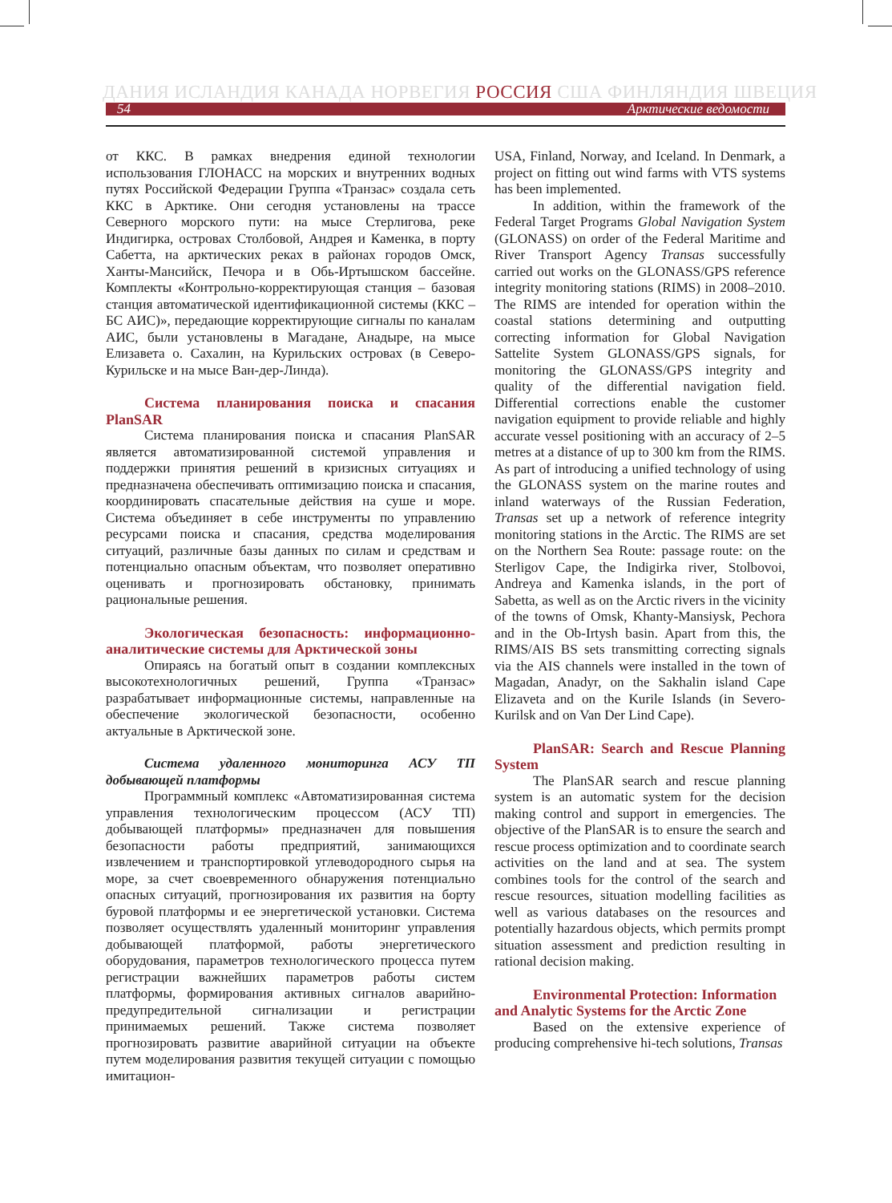ДАНИЯ ИСЛАНДИЯ КАНАДА НОРВЕГИЯ РОССИЯ США ФИНЛЯНДИЯ ШВЕЦИЯ
54 Арктические ведомости
от ККС. В рамках внедрения единой технологии использования ГЛОНАСС на морских и внутренних водных путях Российской Федерации Группа «Транзас» создала сеть ККС в Арктике. Они сегодня установлены на трассе Северного морского пути: на мысе Стерлигова, реке Индигирка, островах Столбовой, Андрея и Каменка, в порту Сабетта, на арктических реках в районах городов Омск, Ханты-Мансийск, Печора и в Обь-Иртышском бассейне. Комплекты «Контрольно-корректирующая станция – базовая станция автоматической идентификационной системы (ККС – БС АИС)», передающие корректирующие сигналы по каналам АИС, были установлены в Магадане, Анадыре, на мысе Елизавета о. Сахалин, на Курильских островах (в Северо-Курильске и на мысе Ван-дер-Линда).
Система планирования поиска и спасания PlanSAR
Система планирования поиска и спасания PlanSAR является автоматизированной системой управления и поддержки принятия решений в кризисных ситуациях и предназначена обеспечивать оптимизацию поиска и спасания, координировать спасательные действия на суше и море. Система объединяет в себе инструменты по управлению ресурсами поиска и спасания, средства моделирования ситуаций, различные базы данных по силам и средствам и потенциально опасным объектам, что позволяет оперативно оценивать и прогнозировать обстановку, принимать рациональные решения.
Экологическая безопасность: информационно-аналитические системы для Арктической зоны
Опираясь на богатый опыт в создании комплексных высокотехнологичных решений, Группа «Транзас» разрабатывает информационные системы, направленные на обеспечение экологической безопасности, особенно актуальные в Арктической зоне.
Система удаленного мониторинга АСУ ТП добывающей платформы
Программный комплекс «Автоматизированная система управления технологическим процессом (АСУ ТП) добывающей платформы» предназначен для повышения безопасности работы предприятий, занимающихся извлечением и транспортировкой углеводородного сырья на море, за счет своевременного обнаружения потенциально опасных ситуаций, прогнозирования их развития на борту буровой платформы и ее энергетической установки. Система позволяет осуществлять удаленный мониторинг управления добывающей платформой, работы энергетического оборудования, параметров технологического процесса путем регистрации важнейших параметров работы систем платформы, формирования активных сигналов аварийно-предупредительной сигнализации и регистрации принимаемых решений. Также система позволяет прогнозировать развитие аварийной ситуации на объекте путем моделирования развития текущей ситуации с помощью имитацион-
USA, Finland, Norway, and Iceland. In Denmark, a project on fitting out wind farms with VTS systems has been implemented.
In addition, within the framework of the Federal Target Programs Global Navigation System (GLONASS) on order of the Federal Maritime and River Transport Agency Transas successfully carried out works on the GLONASS/GPS reference integrity monitoring stations (RIMS) in 2008–2010. The RIMS are intended for operation within the coastal stations determining and outputting correcting information for Global Navigation Sattelite System GLONASS/GPS signals, for monitoring the GLONASS/GPS integrity and quality of the differential navigation field. Differential corrections enable the customer navigation equipment to provide reliable and highly accurate vessel positioning with an accuracy of 2–5 metres at a distance of up to 300 km from the RIMS. As part of introducing a unified technology of using the GLONASS system on the marine routes and inland waterways of the Russian Federation, Transas set up a network of reference integrity monitoring stations in the Arctic. The RIMS are set on the Northern Sea Route: passage route: on the Sterligov Cape, the Indigirka river, Stolbovoi, Andreya and Kamenka islands, in the port of Sabetta, as well as on the Arctic rivers in the vicinity of the towns of Omsk, Khanty-Mansiysk, Pechora and in the Ob-Irtysh basin. Apart from this, the RIMS/AIS BS sets transmitting correcting signals via the AIS channels were installed in the town of Magadan, Anadyr, on the Sakhalin island Cape Elizaveta and on the Kurile Islands (in Severo-Kurilsk and on Van Der Lind Cape).
PlanSAR: Search and Rescue Planning System
The PlanSAR search and rescue planning system is an automatic system for the decision making control and support in emergencies. The objective of the PlanSAR is to ensure the search and rescue process optimization and to coordinate search activities on the land and at sea. The system combines tools for the control of the search and rescue resources, situation modelling facilities as well as various databases on the resources and potentially hazardous objects, which permits prompt situation assessment and prediction resulting in rational decision making.
Environmental Protection: Information and Analytic Systems for the Arctic Zone
Based on the extensive experience of producing comprehensive hi-tech solutions, Transas